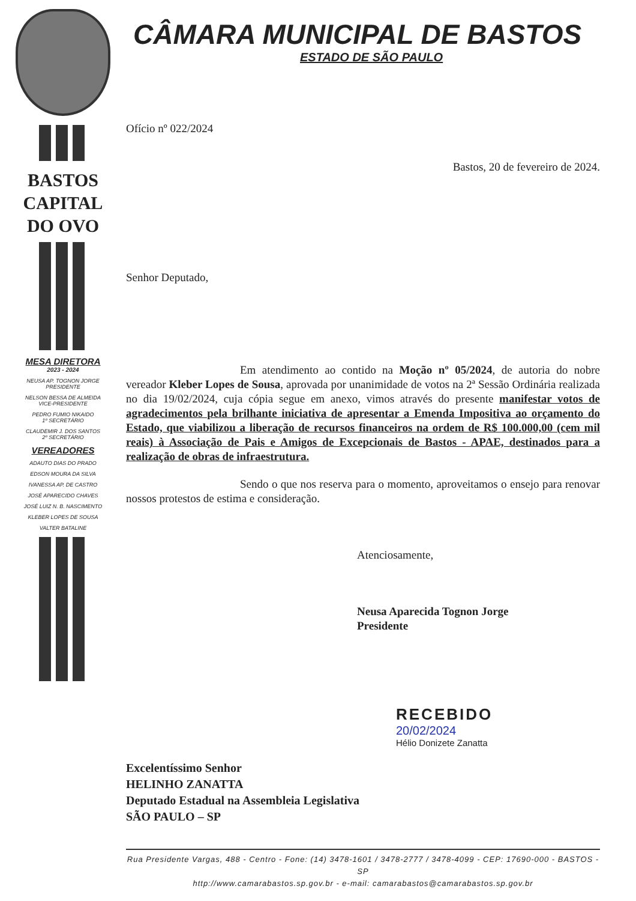BASTOS
CAPITAL
DO OVO
MESA DIRETORA
2023 - 2024
NEUSA AP. TOGNON JORGE
PRESIDENTE
NELSON BESSA DE ALMEIDA
VICE-PRESIDENTE
PEDRO FUMIO NIKAIDO
1º SECRETÁRIO
CLAUDEMIR J. DOS SANTOS
2º SECRETÁRIO
VEREADORES
ADAUTO DIAS DO PRADO
EDSON MOURA DA SILVA
IVANESSA AP. DE CASTRO
JOSÉ APARECIDO CHAVES
JOSÉ LUIZ N. B. NASCIMENTO
KLEBER LOPES DE SOUSA
VALTER BATALINE
CÂMARA MUNICIPAL DE BASTOS
ESTADO DE SÃO PAULO
Ofício nº 022/2024
Bastos, 20 de fevereiro de 2024.
Senhor Deputado,
Em atendimento ao contido na Moção nº 05/2024, de autoria do nobre vereador Kleber Lopes de Sousa, aprovada por unanimidade de votos na 2ª Sessão Ordinária realizada no dia 19/02/2024, cuja cópia segue em anexo, vimos através do presente manifestar votos de agradecimentos pela brilhante iniciativa de apresentar a Emenda Impositiva ao orçamento do Estado, que viabilizou a liberação de recursos financeiros na ordem de R$ 100.000,00 (cem mil reais) à Associação de Pais e Amigos de Excepcionais de Bastos - APAE, destinados para a realização de obras de infraestrutura.
Sendo o que nos reserva para o momento, aproveitamos o ensejo para renovar nossos protestos de estima e consideração.
Atenciosamente,
Neusa Aparecida Tognon Jorge
Presidente
RECEBIDO
20/02/2024
Hélio Donizete Zanatta
Excelentíssimo Senhor
HELINHO ZANATTA
Deputado Estadual na Assembleia Legislativa
SÃO PAULO – SP
Rua Presidente Vargas, 488 - Centro - Fone: (14) 3478-1601 / 3478-2777 / 3478-4099 - CEP: 17690-000 - BASTOS - SP
http://www.camarabastos.sp.gov.br - e-mail: camarabastos@camarabastos.sp.gov.br